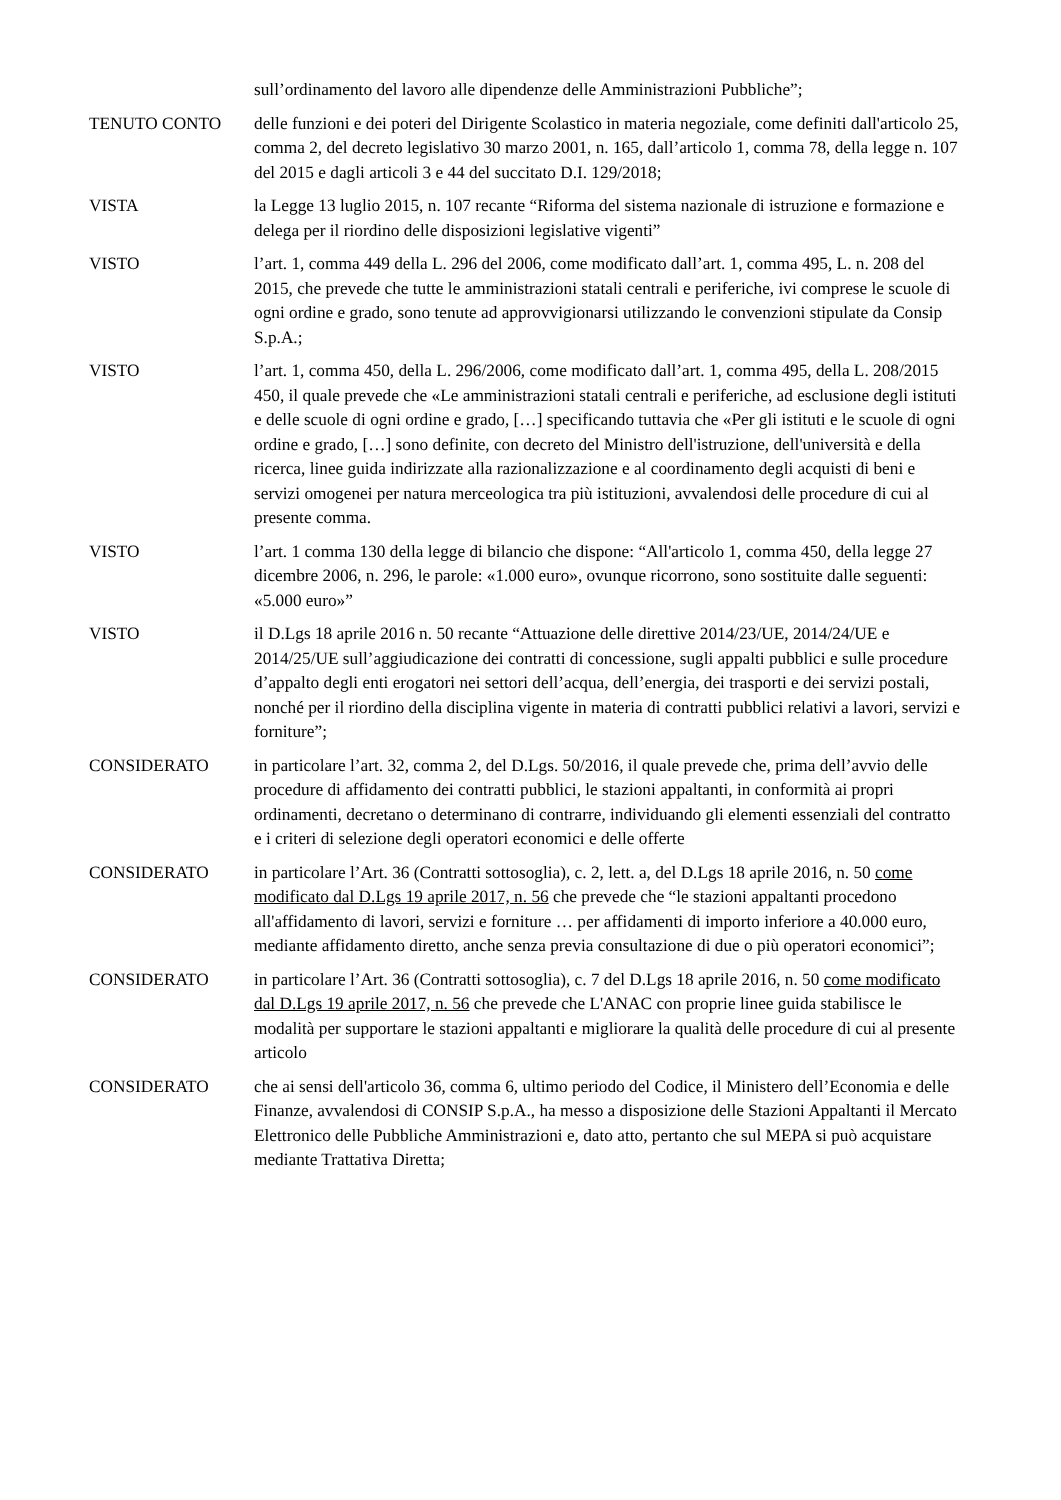sull’ordinamento del lavoro alle dipendenze delle Amministrazioni Pubbliche”;
TENUTO CONTO delle funzioni e dei poteri del Dirigente Scolastico in materia negoziale, come definiti dall'articolo 25, comma 2, del decreto legislativo 30 marzo 2001, n. 165, dall’articolo 1, comma 78, della legge n. 107 del 2015 e dagli articoli 3 e 44 del succitato D.I. 129/2018;
VISTA la Legge 13 luglio 2015, n. 107 recante “Riforma del sistema nazionale di istruzione e formazione e delega per il riordino delle disposizioni legislative vigenti”
VISTO l’art. 1, comma 449 della L. 296 del 2006, come modificato dall’art. 1, comma 495, L. n. 208 del 2015, che prevede che tutte le amministrazioni statali centrali e periferiche, ivi comprese le scuole di ogni ordine e grado, sono tenute ad approvvigionarsi utilizzando le convenzioni stipulate da Consip S.p.A.;
VISTO l’art. 1, comma 450, della L. 296/2006, come modificato dall’art. 1, comma 495, della L. 208/2015 450, il quale prevede che «Le amministrazioni statali centrali e periferiche, ad esclusione degli istituti e delle scuole di ogni ordine e grado, […] specificando tuttavia che «Per gli istituti e le scuole di ogni ordine e grado, […] sono definite, con decreto del Ministro dell'istruzione, dell'università e della ricerca, linee guida indirizzate alla razionalizzazione e al coordinamento degli acquisti di beni e servizi omogenei per natura merceologica tra più istituzioni, avvalendosi delle procedure di cui al presente comma.
VISTO l’art. 1 comma 130 della legge di bilancio che dispone: “All'articolo 1, comma 450, della legge 27 dicembre 2006, n. 296, le parole: «1.000 euro», ovunque ricorrono, sono sostituite dalle seguenti: «5.000 euro»”
VISTO il D.Lgs 18 aprile 2016 n. 50 recante “Attuazione delle direttive 2014/23/UE, 2014/24/UE e 2014/25/UE sull’aggiudicazione dei contratti di concessione, sugli appalti pubblici e sulle procedure d’appalto degli enti erogatori nei settori dell’acqua, dell’energia, dei trasporti e dei servizi postali, nonché per il riordino della disciplina vigente in materia di contratti pubblici relativi a lavori, servizi e forniture”;
CONSIDERATO in particolare l’art. 32, comma 2, del D.Lgs. 50/2016, il quale prevede che, prima dell’avvio delle procedure di affidamento dei contratti pubblici, le stazioni appaltanti, in conformità ai propri ordinamenti, decretano o determinano di contrarre, individuando gli elementi essenziali del contratto e i criteri di selezione degli operatori economici e delle offerte
CONSIDERATO in particolare l’Art. 36 (Contratti sottosoglia), c. 2, lett. a, del D.Lgs 18 aprile 2016, n. 50 come modificato dal D.Lgs 19 aprile 2017, n. 56 che prevede che “le stazioni appaltanti procedono all'affidamento di lavori, servizi e forniture … per affidamenti di importo inferiore a 40.000 euro, mediante affidamento diretto, anche senza previa consultazione di due o più operatori economici”;
CONSIDERATO in particolare l’Art. 36 (Contratti sottosoglia), c. 7 del D.Lgs 18 aprile 2016, n. 50 come modificato dal D.Lgs 19 aprile 2017, n. 56 che prevede che L'ANAC con proprie linee guida stabilisce le modalità per supportare le stazioni appaltanti e migliorare la qualità delle procedure di cui al presente articolo
CONSIDERATO che ai sensi dell'articolo 36, comma 6, ultimo periodo del Codice, il Ministero dell’Economia e delle Finanze, avvalendosi di CONSIP S.p.A., ha messo a disposizione delle Stazioni Appaltanti il Mercato Elettronico delle Pubbliche Amministrazioni e, dato atto, pertanto che sul MEPA si può acquistare mediante Trattativa Diretta;